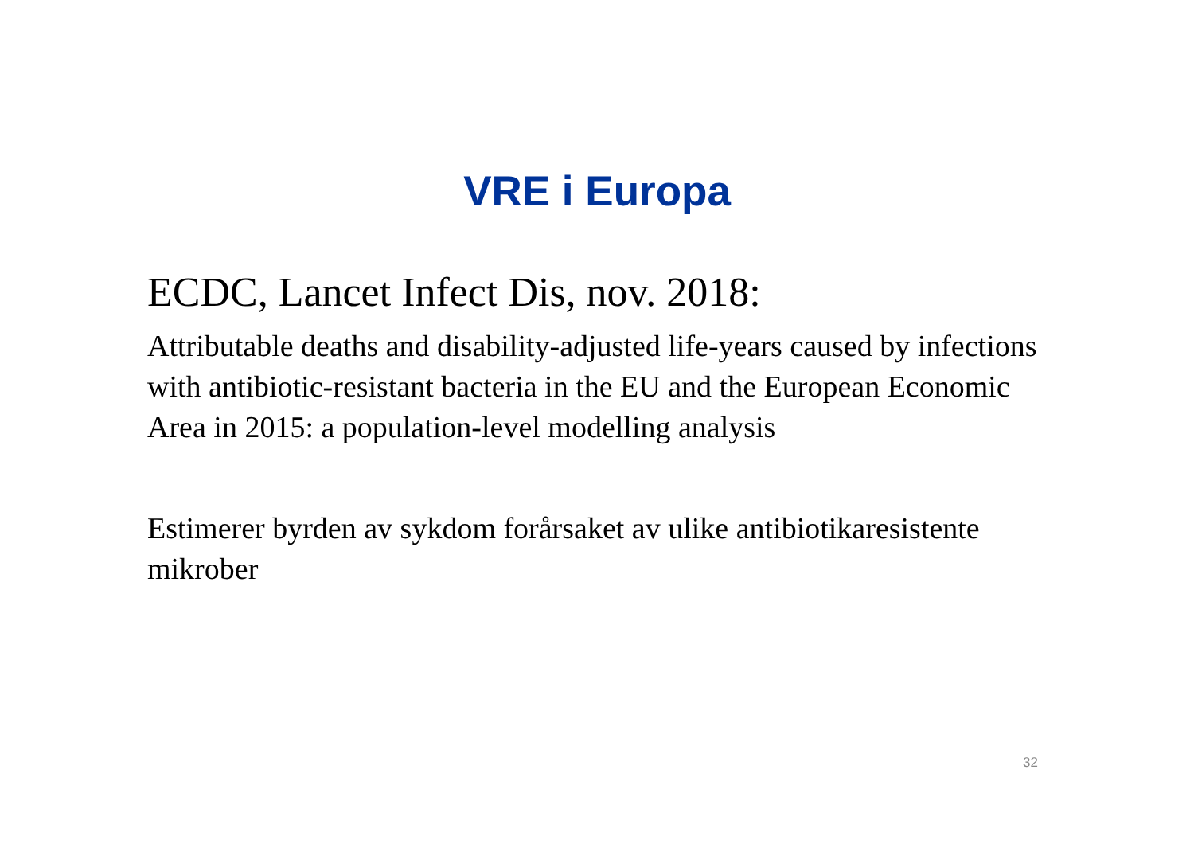VRE i Europa
ECDC, Lancet Infect Dis, nov. 2018:
Attributable deaths and disability-adjusted life-years caused by infections with antibiotic-resistant bacteria in the EU and the European Economic Area in 2015: a population-level modelling analysis
Estimerer byrden av sykdom forårsaket av ulike antibiotikaresistente mikrober
32